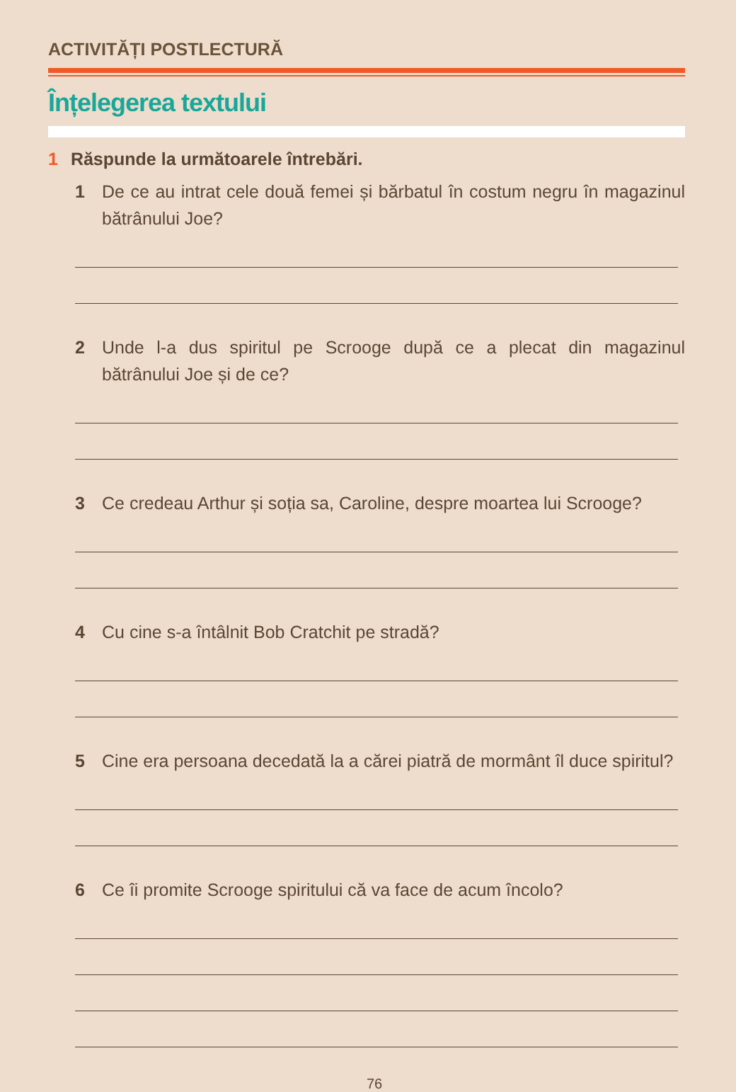ACTIVITĂȚI POSTLECTURĂ
Înțelegerea textului
1 Răspunde la următoarele întrebări.
1 De ce au intrat cele două femei și bărbatul în costum negru în magazinul bătrânului Joe?
2 Unde l-a dus spiritul pe Scrooge după ce a plecat din magazinul bătrânului Joe și de ce?
3 Ce credeau Arthur și soția sa, Caroline, despre moartea lui Scrooge?
4 Cu cine s-a întâlnit Bob Cratchit pe stradă?
5 Cine era persoana decedată la a cărei piatră de mormânt îl duce spiritul?
6 Ce îi promite Scrooge spiritului că va face de acum încolo?
76